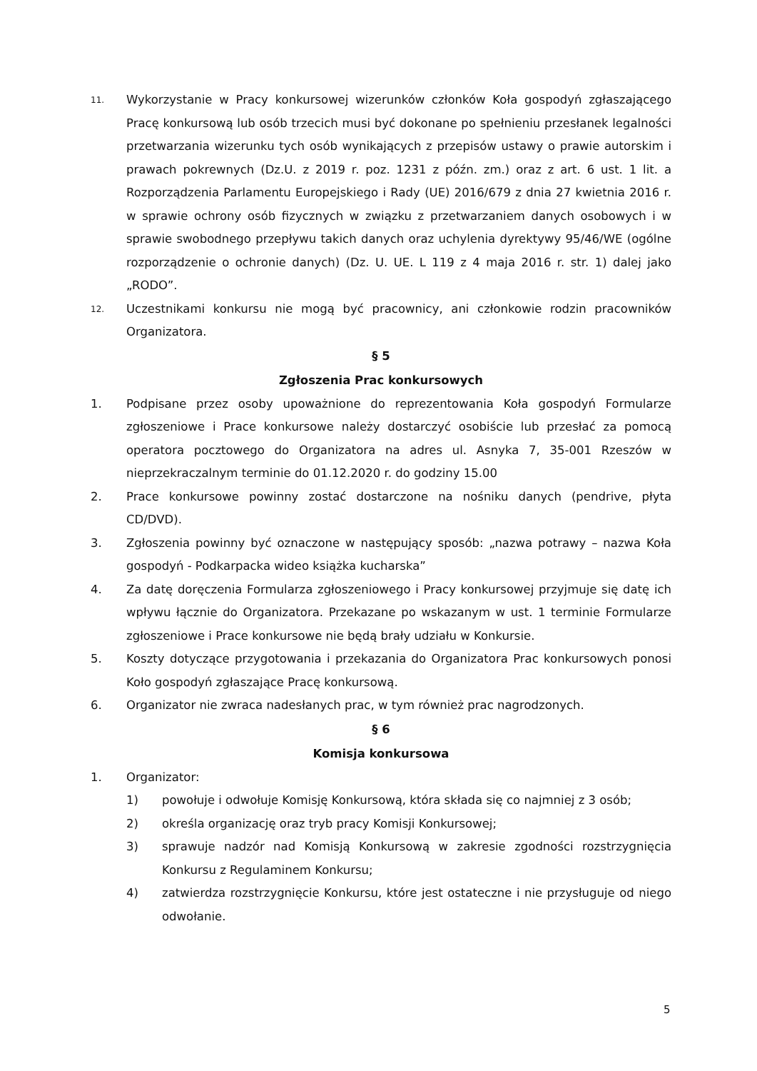11.
Wykorzystanie w Pracy konkursowej wizerunków członków Koła gospodyń zgłaszającego Pracę konkursową lub osób trzecich musi być dokonane po spełnieniu przesłanek legalności przetwarzania wizerunku tych osób wynikających z przepisów ustawy o prawie autorskim i prawach pokrewnych (Dz.U. z 2019 r. poz. 1231 z późn. zm.) oraz z art. 6 ust. 1 lit. a Rozporządzenia Parlamentu Europejskiego i Rady (UE) 2016/679 z dnia 27 kwietnia 2016 r. w sprawie ochrony osób fizycznych w związku z przetwarzaniem danych osobowych i w sprawie swobodnego przepływu takich danych oraz uchylenia dyrektywy 95/46/WE (ogólne rozporządzenie o ochronie danych) (Dz. U. UE. L 119 z 4 maja 2016 r. str. 1) dalej jako „RODO”.
12.
Uczestnikami konkursu nie mogą być pracownicy, ani członkowie rodzin pracowników Organizatora.
§ 5
Zgłoszenia Prac konkursowych
1. Podpisane przez osoby upoważnione do reprezentowania Koła gospodyń Formularze zgłoszeniowe i Prace konkursowe należy dostarczyć osobiście lub przesłać za pomocą operatora pocztowego do Organizatora na adres ul. Asnyka 7, 35-001 Rzeszów w nieprzekraczalnym terminie do 01.12.2020 r. do godziny 15.00
2. Prace konkursowe powinny zostać dostarczone na nośniku danych (pendrive, płyta CD/DVD).
3. Zgłoszenia powinny być oznaczone w następujący sposób: „nazwa potrawy – nazwa Koła gospodyń - Podkarpacka wideo książka kucharska”
4. Za datę doręczenia Formularza zgłoszeniowego i Pracy konkursowej przyjmuje się datę ich wpływu łącznie do Organizatora. Przekazane po wskazanym w ust. 1 terminie Formularze zgłoszeniowe i Prace konkursowe nie będą brały udziału w Konkursie.
5. Koszty dotyczące przygotowania i przekazania do Organizatora Prac konkursowych ponosi Koło gospodyń zgłaszające Pracę konkursową.
6. Organizator nie zwraca nadesłanych prac, w tym również prac nagrodzonych.
§ 6
Komisja konkursowa
1. Organizator:
1) powołuje i odwołuje Komisję Konkursową, która składa się co najmniej z 3 osób;
2) określa organizację oraz tryb pracy Komisji Konkursowej;
3) sprawuje nadzór nad Komisją Konkursową w zakresie zgodności rozstrzygnięcia Konkursu z Regulaminem Konkursu;
4) zatwierdza rozstrzygnięcie Konkursu, które jest ostateczne i nie przysługuje od niego odwołanie.
5